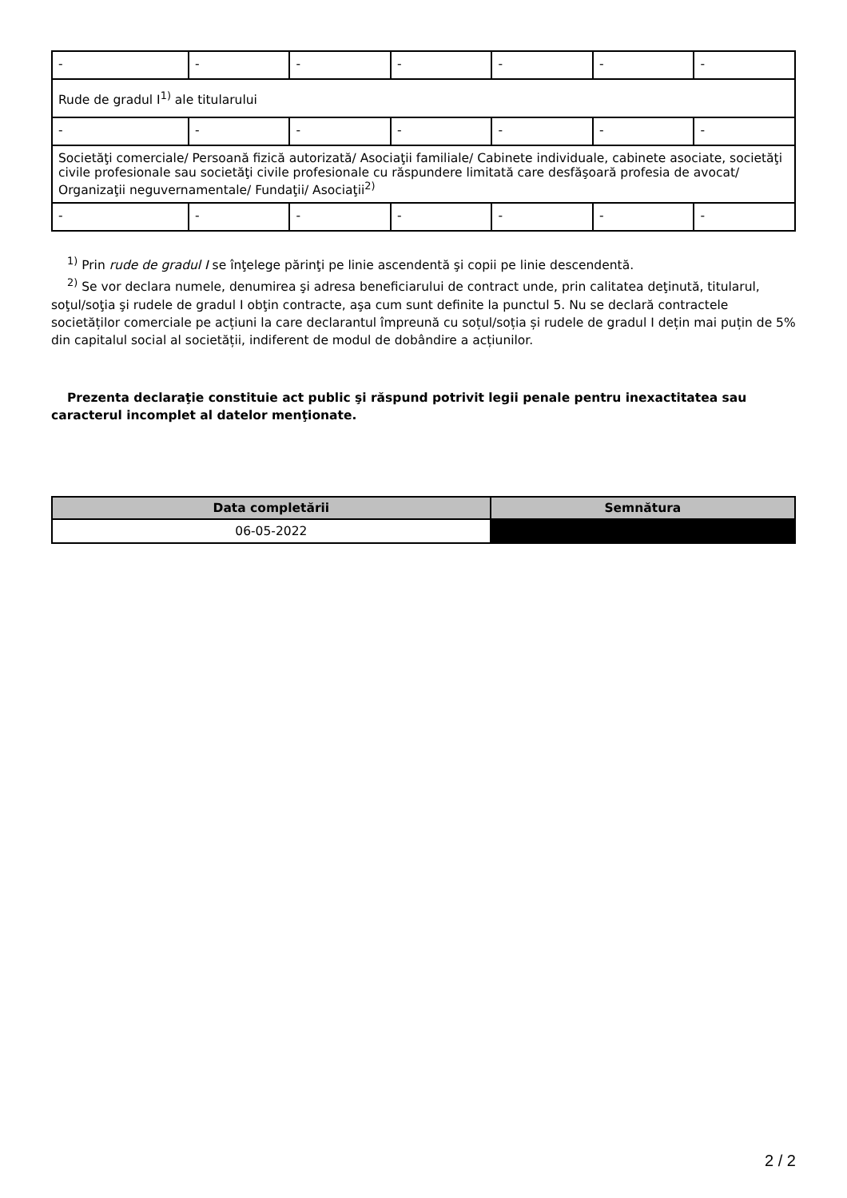| - | - | - | - | - | - | - |
| Rude de gradul I<sup>1)</sup> ale titularului | | | | | | |
| - | - | - | - | - | - | - |
| Societăţi comerciale/ Persoană fizică autorizată/ Asociaţii familiale/ Cabinete individuale, cabinete asociate, societăţi civile profesionale sau societăţi civile profesionale cu răspundere limitată care desfăşoară profesia de avocat/ Organizaţii neguvernamentale/ Fundaţii/ Asociaţii<sup>2)</sup> | | | | | | |
| - | - | - | - | - | - | - |
<sup>1)</sup> Prin rude de gradul I se înţelege părinţi pe linie ascendentă şi copii pe linie descendentă.
<sup>2)</sup> Se vor declara numele, denumirea şi adresa beneficiarului de contract unde, prin calitatea deţinută, titularul, soţul/soţia şi rudele de gradul I obţin contracte, aşa cum sunt definite la punctul 5. Nu se declară contractele societăților comerciale pe acțiuni la care declarantul împreună cu soțul/soția și rudele de gradul I dețin mai puțin de 5% din capitalul social al societății, indiferent de modul de dobândire a acțiunilor.
Prezenta declaraţie constituie act public şi răspund potrivit legii penale pentru inexactitatea sau caracterul incomplet al datelor menţionate.
| Data completării | Semnătura |
| --- | --- |
| 06-05-2022 | |
2 / 2